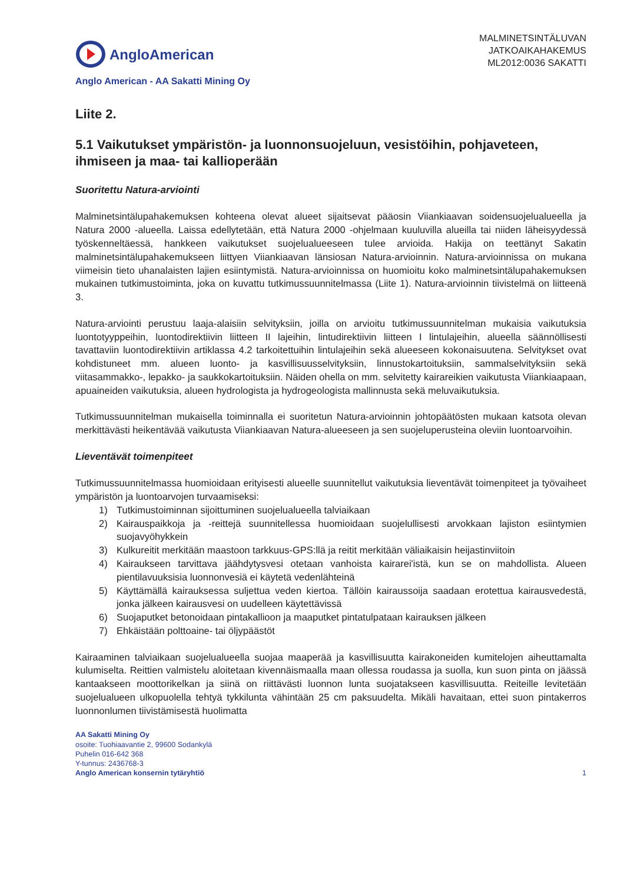AngloAmerican
MALMINETSINTÄLUVAN
JATKOAIKAHAKEMUS
ML2012:0036 SAKATTI
Anglo American - AA Sakatti Mining Oy
Liite 2.
5.1 Vaikutukset ympäristön- ja luonnonsuojeluun, vesistöihin, pohjaveteen, ihmiseen ja maa- tai kallioperään
Suoritettu Natura-arviointi
Malminetsintälupahakemuksen kohteena olevat alueet sijaitsevat pääosin Viiankiaavan soidensuojelualueella ja Natura 2000 -alueella. Laissa edellytetään, että Natura 2000 -ohjelmaan kuuluvilla alueilla tai niiden läheisyydessä työskenneltäessä, hankkeen vaikutukset suojelualueeseen tulee arvioida. Hakija on teettänyt Sakatin malminetsintälupahakemukseen liittyen Viiankiaavan länsiosan Natura-arvioinnin. Natura-arvioinnissa on mukana viimeisin tieto uhanalaisten lajien esiintymistä. Natura-arvioinnissa on huomioitu koko malminetsintälupahakemuksen mukainen tutkimustoiminta, joka on kuvattu tutkimussuunnitelmassa (Liite 1). Natura-arvioinnin tiivistelmä on liitteenä 3.
Natura-arviointi perustuu laaja-alaisiin selvityksiin, joilla on arvioitu tutkimussuunnitelman mukaisia vaikutuksia luontotyyppeihin, luontodirektiivin liitteen II lajeihin, lintudirektiivin liitteen I lintulajeihin, alueella säännöllisesti tavattaviin luontodirektiivin artiklassa 4.2 tarkoitettuihin lintulajeihin sekä alueeseen kokonaisuutena. Selvitykset ovat kohdistuneet mm. alueen luonto- ja kasvillisuusselvityksiin, linnustokartoituksiin, sammalselvityksiin sekä viitasammakko-, lepakko- ja saukkokartoituksiin. Näiden ohella on mm. selvitetty kairareikien vaikutusta Viiankiaapaan, apuaineiden vaikutuksia, alueen hydrologista ja hydrogeologista mallinnusta sekä meluvaikutuksia.
Tutkimussuunnitelman mukaisella toiminnalla ei suoritetun Natura-arvioinnin johtopäätösten mukaan katsota olevan merkittävästi heikentävää vaikutusta Viiankiaavan Natura-alueeseen ja sen suojeluperusteina oleviin luontoarvoihin.
Lieventävät toimenpiteet
Tutkimussuunnitelmassa huomioidaan erityisesti alueelle suunnitellut vaikutuksia lieventävät toimenpiteet ja työvaiheet ympäristön ja luontoarvojen turvaamiseksi:
1) Tutkimustoiminnan sijoittuminen suojelualueella talviaikaan
2) Kairauspaikkoja ja -reittejä suunnitellessa huomioidaan suojelullisesti arvokkaan lajiston esiintymien suojavyöhykkein
3) Kulkureitit merkitään maastoon tarkkuus-GPS:llä ja reitit merkitään väliaikaisin heijastinviitoin
4) Kairaukseen tarvittava jäähdytysvesi otetaan vanhoista kairarei'istä, kun se on mahdollista. Alueen pientilavuuksisia luonnonvesiä ei käytetä vedenlähteinä
5) Käyttämällä kairauksessa suljettua veden kiertoa. Tällöin kairaussoija saadaan erotettua kairausvedestä, jonka jälkeen kairausvesi on uudelleen käytettävissä
6) Suojaputket betonoidaan pintakallioon ja maaputket pintatulpataan kairauksen jälkeen
7) Ehkäistään polttoaine- tai öljypäästöt
Kairaaminen talviaikaan suojelualueella suojaa maaperää ja kasvillisuutta kairakoneiden kumitelojen aiheuttamalta kulumiselta. Reittien valmistelu aloitetaan kivennäismaalla maan ollessa roudassa ja suolla, kun suon pinta on jäässä kantaakseen moottorikelkan ja siinä on riittävästi luonnon lunta suojatakseen kasvillisuutta. Reiteille levitetään suojelualueen ulkopuolella tehtyä tykkilunta vähintään 25 cm paksuudelta. Mikäli havaitaan, ettei suon pintakerros luonnonlumen tiivistämisestä huolimatta
AA Sakatti Mining Oy
osoite: Tuohiaavantie 2, 99600 Sodankylä
Puhelin 016-642 368
Y-tunnus: 2436768-3
Anglo American konsernin tytäryhtiö
1